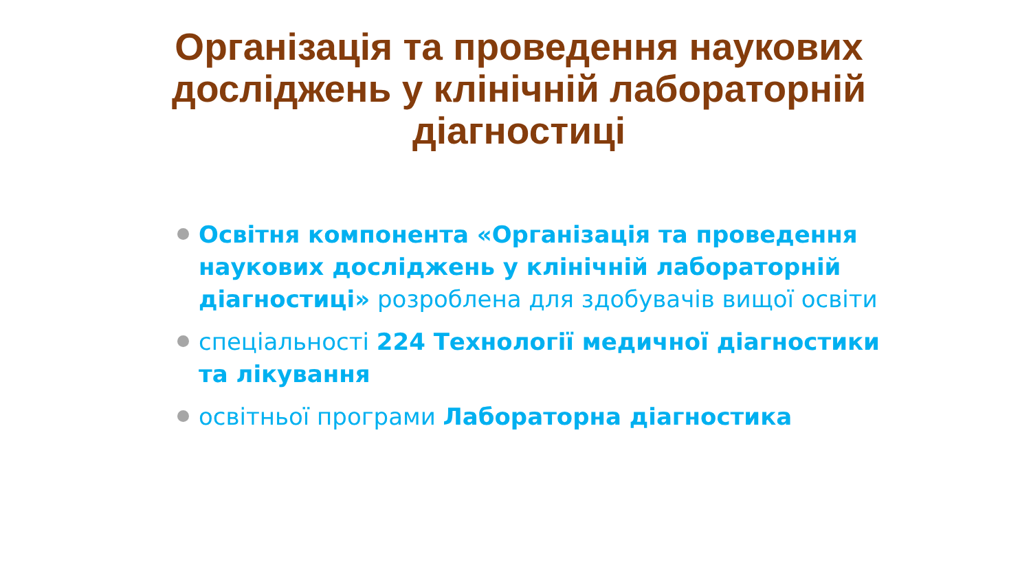Організація та проведення наукових досліджень у клінічній лабораторній діагностиці
Освітня компонента «Організація та проведення наукових досліджень у клінічній лабораторній діагностиці» розроблена для здобувачів вищої освіти
спеціальності 224 Технології медичної діагностики та лікування
освітньої програми Лабораторна діагностика